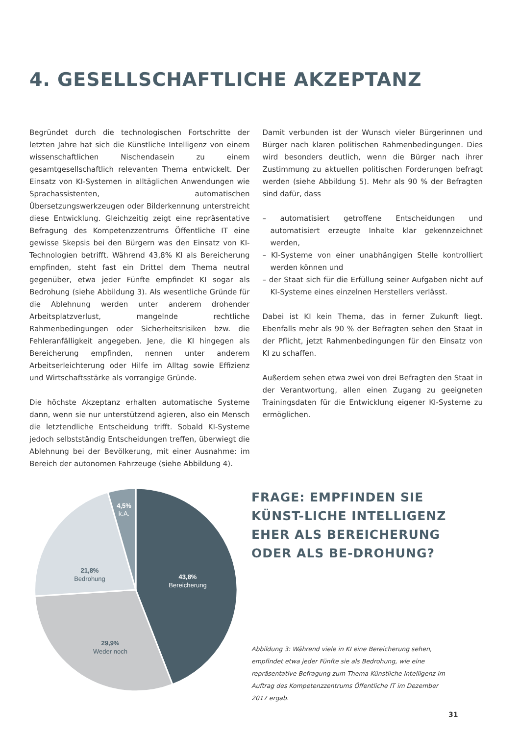4. GESELLSCHAFTLICHE AKZEPTANZ
Begründet durch die technologischen Fortschritte der letzten Jahre hat sich die Künstliche Intelligenz von einem wissenschaftlichen Nischendasein zu einem gesamtgesellschaftlich relevanten Thema entwickelt. Der Einsatz von KI-Systemen in alltäglichen Anwendungen wie Sprachassistenten, automatischen Übersetzungswerkzeugen oder Bilderkennung unterstreicht diese Entwicklung. Gleichzeitig zeigt eine repräsentative Befragung des Kompetenzzentrums Öffentliche IT eine gewisse Skepsis bei den Bürgern was den Einsatz von KI-Technologien betrifft. Während 43,8% KI als Bereicherung empfinden, steht fast ein Drittel dem Thema neutral gegenüber, etwa jeder Fünfte empfindet KI sogar als Bedrohung (siehe Abbildung 3). Als wesentliche Gründe für die Ablehnung werden unter anderem drohender Arbeitsplatzverlust, mangelnde rechtliche Rahmenbedingungen oder Sicherheitsrisiken bzw. die Fehleranfälligkeit angegeben. Jene, die KI hingegen als Bereicherung empfinden, nennen unter anderem Arbeitserleichterung oder Hilfe im Alltag sowie Effizienz und Wirtschaftsstärke als vorrangige Gründe.
Die höchste Akzeptanz erhalten automatische Systeme dann, wenn sie nur unterstützend agieren, also ein Mensch die letztendliche Entscheidung trifft. Sobald KI-Systeme jedoch selbstständig Entscheidungen treffen, überwiegt die Ablehnung bei der Bevölkerung, mit einer Ausnahme: im Bereich der autonomen Fahrzeuge (siehe Abbildung 4).
Damit verbunden ist der Wunsch vieler Bürgerinnen und Bürger nach klaren politischen Rahmenbedingungen. Dies wird besonders deutlich, wenn die Bürger nach ihrer Zustimmung zu aktuellen politischen Forderungen befragt werden (siehe Abbildung 5). Mehr als 90 % der Befragten sind dafür, dass
– automatisiert getroffene Entscheidungen und automatisiert erzeugte Inhalte klar gekennzeichnet werden,
– KI-Systeme von einer unabhängigen Stelle kontrolliert werden können und
– der Staat sich für die Erfüllung seiner Aufgaben nicht auf KI-Systeme eines einzelnen Herstellers verlässt.
Dabei ist KI kein Thema, das in ferner Zukunft liegt. Ebenfalls mehr als 90 % der Befragten sehen den Staat in der Pflicht, jetzt Rahmenbedingungen für den Einsatz von KI zu schaffen.
Außerdem sehen etwa zwei von drei Befragten den Staat in der Verantwortung, allen einen Zugang zu geeigneten Trainingsdaten für die Entwicklung eigener KI-Systeme zu ermöglichen.
4,5%
k.A.
43,8%
Bereicherung
21,8%
Bedrohung
29,9%
Weder noch
FRAGE: EMPFINDEN SIE KÜNST-LICHE INTELLIGENZ EHER ALS BEREICHERUNG ODER ALS BE-DROHUNG?
Abbildung 3: Während viele in KI eine Bereicherung sehen, empfindet etwa jeder Fünfte sie als Bedrohung, wie eine repräsentative Befragung zum Thema Künstliche Intelligenz im Auftrag des Kompetenzzentrums Öffentliche IT im Dezember 2017 ergab.
31